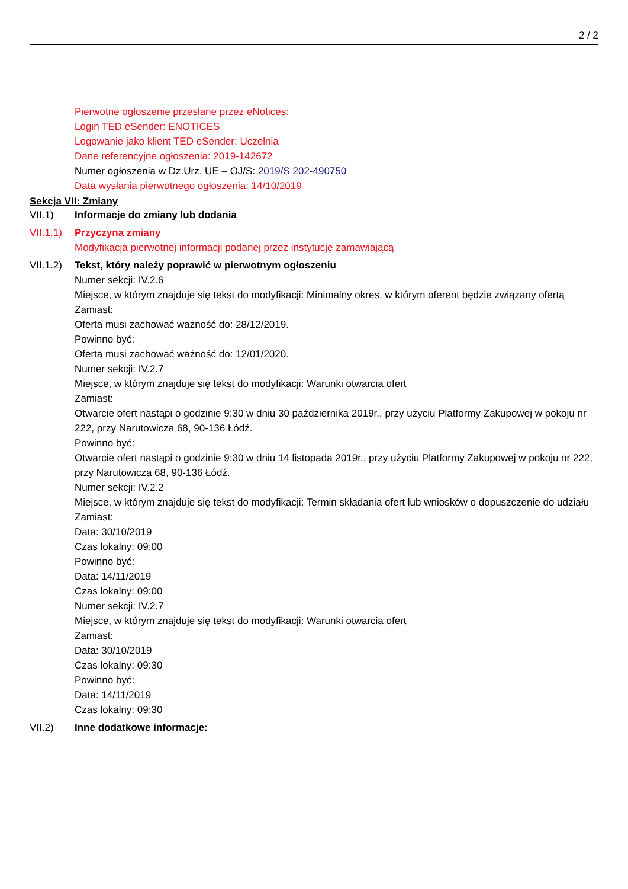2 / 2
Pierwotne ogłoszenie przesłane przez eNotices:
Login TED eSender: ENOTICES
Logowanie jako klient TED eSender: Uczelnia
Dane referencyjne ogłoszenia: 2019-142672
Numer ogłoszenia w Dz.Urz. UE – OJ/S: 2019/S 202-490750
Data wysłania pierwotnego ogłoszenia: 14/10/2019
Sekcja VII: Zmiany
VII.1) Informacje do zmiany lub dodania
VII.1.1)
Przyczyna zmiany
Modyfikacja pierwotnej informacji podanej przez instytucję zamawiającą
VII.1.2)
Tekst, który należy poprawić w pierwotnym ogłoszeniu
Numer sekcji: IV.2.6
Miejsce, w którym znajduje się tekst do modyfikacji: Minimalny okres, w którym oferent będzie związany ofertą
Zamiast:
Oferta musi zachować ważność do: 28/12/2019.
Powinno być:
Oferta musi zachować ważność do: 12/01/2020.
Numer sekcji: IV.2.7
Miejsce, w którym znajduje się tekst do modyfikacji: Warunki otwarcia ofert
Zamiast:
Otwarcie ofert nastąpi o godzinie 9:30 w dniu 30 października 2019r., przy użyciu Platformy Zakupowej w pokoju nr 222, przy Narutowicza 68, 90-136 Łódź.
Powinno być:
Otwarcie ofert nastąpi o godzinie 9:30 w dniu 14 listopada 2019r., przy użyciu Platformy Zakupowej w pokoju nr 222, przy Narutowicza 68, 90-136 Łódź.
Numer sekcji: IV.2.2
Miejsce, w którym znajduje się tekst do modyfikacji: Termin składania ofert lub wniosków o dopuszczenie do udziału
Zamiast:
Data: 30/10/2019
Czas lokalny: 09:00
Powinno być:
Data: 14/11/2019
Czas lokalny: 09:00
Numer sekcji: IV.2.7
Miejsce, w którym znajduje się tekst do modyfikacji: Warunki otwarcia ofert
Zamiast:
Data: 30/10/2019
Czas lokalny: 09:30
Powinno być:
Data: 14/11/2019
Czas lokalny: 09:30
VII.2) Inne dodatkowe informacje: